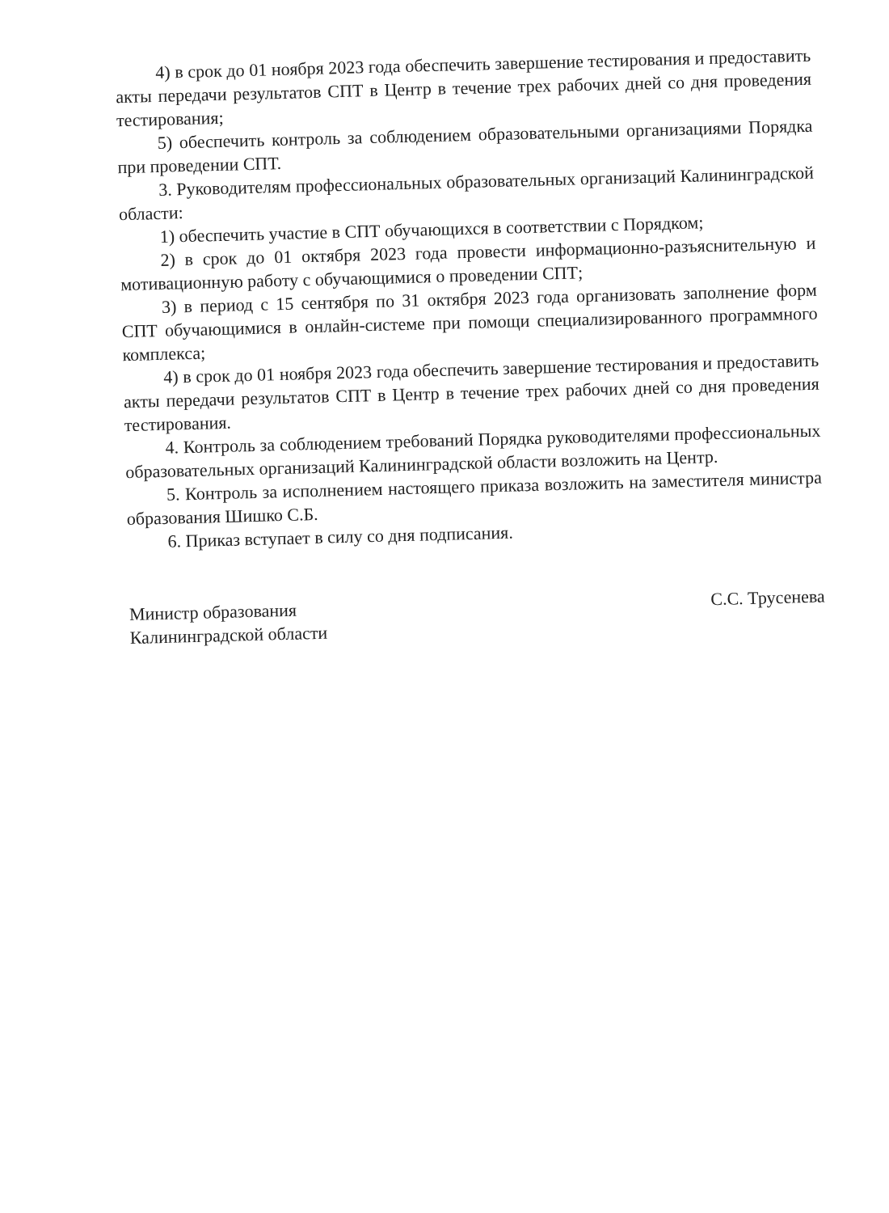4) в срок до 01 ноября 2023 года обеспечить завершение тестирования и предоставить акты передачи результатов СПТ в Центр в течение трех рабочих дней со дня проведения тестирования;
5) обеспечить контроль за соблюдением образовательными организациями Порядка при проведении СПТ.
3. Руководителям профессиональных образовательных организаций Калининградской области:
1) обеспечить участие в СПТ обучающихся в соответствии с Порядком;
2) в срок до 01 октября 2023 года провести информационно-разъяснительную и мотивационную работу с обучающимися о проведении СПТ;
3) в период с 15 сентября по 31 октября 2023 года организовать заполнение форм СПТ обучающимися в онлайн-системе при помощи специализированного программного комплекса;
4) в срок до 01 ноября 2023 года обеспечить завершение тестирования и предоставить акты передачи результатов СПТ в Центр в течение трех рабочих дней со дня проведения тестирования.
4. Контроль за соблюдением требований Порядка руководителями профессиональных образовательных организаций Калининградской области возложить на Центр.
5. Контроль за исполнением настоящего приказа возложить на заместителя министра образования Шишко С.Б.
6. Приказ вступает в силу со дня подписания.
Министр образования
Калининградской области
С.С. Трусенева